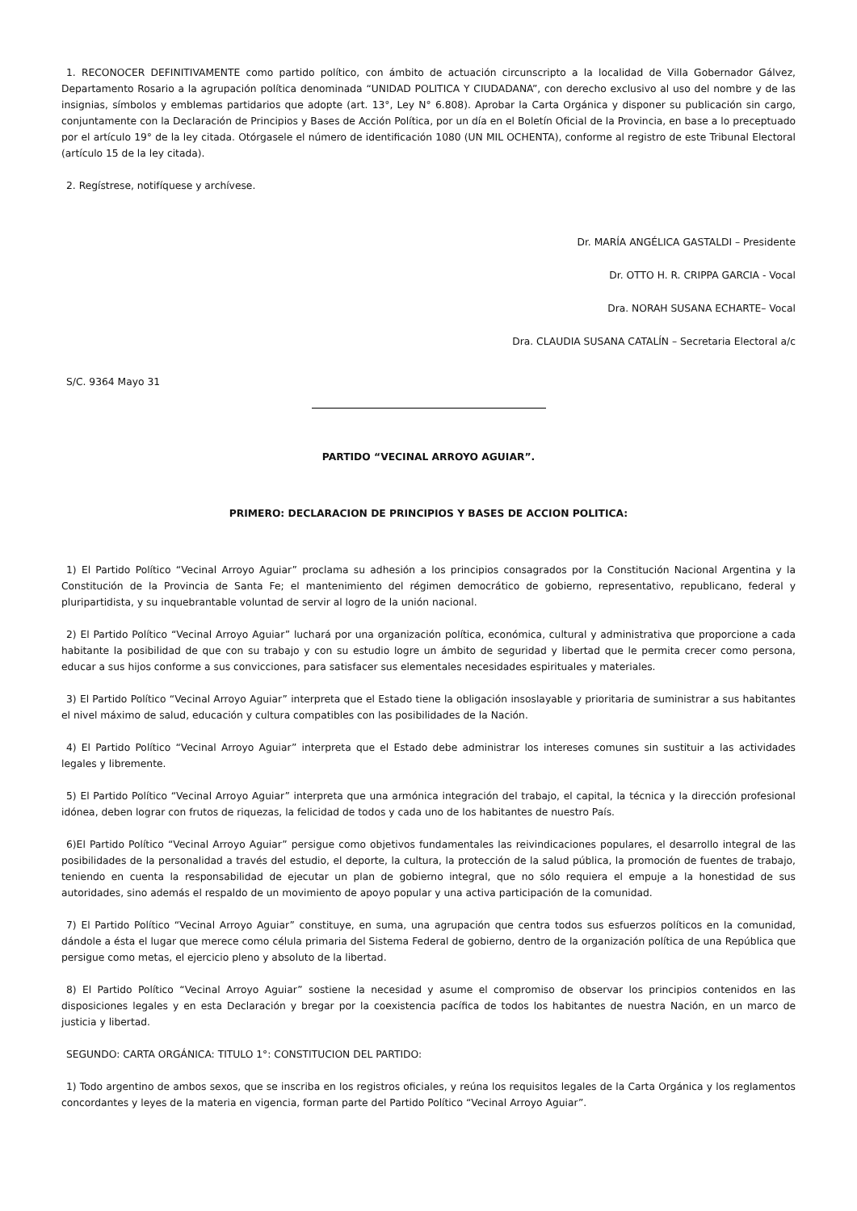1. RECONOCER DEFINITIVAMENTE como partido político, con ámbito de actuación circunscripto a la localidad de Villa Gobernador Gálvez, Departamento Rosario a la agrupación política denominada “UNIDAD POLITICA Y CIUDADANA”, con derecho exclusivo al uso del nombre y de las insignias, símbolos y emblemas partidarios que adopte (art. 13°, Ley N° 6.808). Aprobar la Carta Orgánica y disponer su publicación sin cargo, conjuntamente con la Declaración de Principios y Bases de Acción Política, por un día en el Boletín Oficial de la Provincia, en base a lo preceptuado por el artículo 19° de la ley citada. Otórgasele el número de identificación 1080 (UN MIL OCHENTA), conforme al registro de este Tribunal Electoral (artículo 15 de la ley citada).
2. Regístrese, notifíquese y archívese.
Dr. MARÍA ANGÉLICA GASTALDI – Presidente
Dr. OTTO H. R. CRIPPA GARCIA - Vocal
Dra. NORAH SUSANA ECHARTE– Vocal
Dra. CLAUDIA SUSANA CATALÍN – Secretaria Electoral a/c
S/C. 9364 Mayo 31
PARTIDO “VECINAL ARROYO AGUIAR”.
PRIMERO: DECLARACION DE PRINCIPIOS Y BASES DE ACCION POLITICA:
1) El Partido Político “Vecinal Arroyo Aguiar” proclama su adhesión a los principios consagrados por la Constitución Nacional Argentina y la Constitución de la Provincia de Santa Fe; el mantenimiento del régimen democrático de gobierno, representativo, republicano, federal y pluripartidista, y su inquebrantable voluntad de servir al logro de la unión nacional.
2) El Partido Político “Vecinal Arroyo Aguiar” luchará por una organización política, económica, cultural y administrativa que proporcione a cada habitante la posibilidad de que con su trabajo y con su estudio logre un ámbito de seguridad y libertad que le permita crecer como persona, educar a sus hijos conforme a sus convicciones, para satisfacer sus elementales necesidades espirituales y materiales.
3) El Partido Político “Vecinal Arroyo Aguiar” interpreta que el Estado tiene la obligación insoslayable y prioritaria de suministrar a sus habitantes el nivel máximo de salud, educación y cultura compatibles con las posibilidades de la Nación.
4) El Partido Político “Vecinal Arroyo Aguiar” interpreta que el Estado debe administrar los intereses comunes sin sustituir a las actividades legales y libremente.
5) El Partido Político “Vecinal Arroyo Aguiar” interpreta que una armónica integración del trabajo, el capital, la técnica y la dirección profesional idónea, deben lograr con frutos de riquezas, la felicidad de todos y cada uno de los habitantes de nuestro País.
6)El Partido Político “Vecinal Arroyo Aguiar” persigue como objetivos fundamentales las reivindicaciones populares, el desarrollo integral de las posibilidades de la personalidad a través del estudio, el deporte, la cultura, la protección de la salud pública, la promoción de fuentes de trabajo, teniendo en cuenta la responsabilidad de ejecutar un plan de gobierno integral, que no sólo requiera el empuje a la honestidad de sus autoridades, sino además el respaldo de un movimiento de apoyo popular y una activa participación de la comunidad.
7) El Partido Político “Vecinal Arroyo Aguiar” constituye, en suma, una agrupación que centra todos sus esfuerzos políticos en la comunidad, dándole a ésta el lugar que merece como célula primaria del Sistema Federal de gobierno, dentro de la organización política de una República que persigue como metas, el ejercicio pleno y absoluto de la libertad.
8) El Partido Político “Vecinal Arroyo Aguiar” sostiene la necesidad y asume el compromiso de observar los principios contenidos en las disposiciones legales y en esta Declaración y bregar por la coexistencia pacífica de todos los habitantes de nuestra Nación, en un marco de justicia y libertad.
SEGUNDO: CARTA ORGÁNICA: TITULO 1°: CONSTITUCION DEL PARTIDO:
1) Todo argentino de ambos sexos, que se inscriba en los registros oficiales, y reúna los requisitos legales de la Carta Orgánica y los reglamentos concordantes y leyes de la materia en vigencia, forman parte del Partido Político “Vecinal Arroyo Aguiar”.